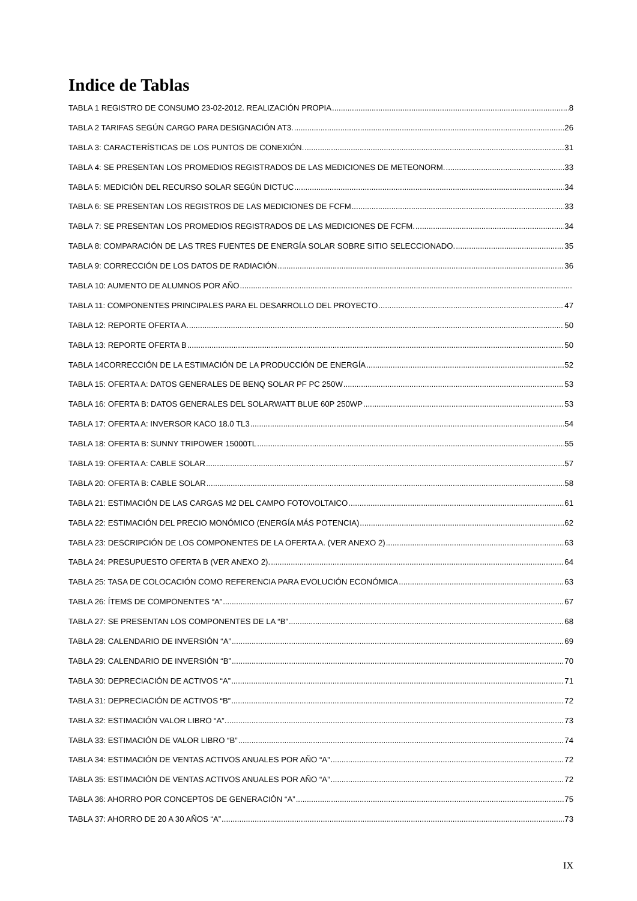Indice de Tablas
TABLA 1 REGISTRO DE CONSUMO 23-02-2012. REALIZACIÓN PROPIA 8
TABLA 2 TARIFAS SEGÚN CARGO PARA DESIGNACIÓN AT3. 26
TABLA 3: CARACTERÍSTICAS DE LOS PUNTOS DE CONEXIÓN. 31
TABLA 4: SE PRESENTAN LOS PROMEDIOS REGISTRADOS DE LAS MEDICIONES DE METEONORM. 33
TABLA 5: MEDICIÓN DEL RECURSO SOLAR SEGÚN DICTUC 34
TABLA 6: SE PRESENTAN LOS REGISTROS DE LAS MEDICIONES DE FCFM 33
TABLA 7: SE PRESENTAN LOS PROMEDIOS REGISTRADOS DE LAS MEDICIONES DE FCFM. 34
TABLA 8: COMPARACIÓN DE LAS TRES FUENTES DE ENERGÍA SOLAR SOBRE SITIO SELECCIONADO. 35
TABLA 9: CORRECCIÓN DE LOS DATOS DE RADIACIÓN 36
TABLA 10: AUMENTO DE ALUMNOS POR AÑO
TABLA 11: COMPONENTES PRINCIPALES PARA EL DESARROLLO DEL PROYECTO 47
TABLA 12: REPORTE OFERTA A. 50
TABLA 13: REPORTE OFERTA B 50
TABLA 14CORRECCIÓN DE LA ESTIMACIÓN DE LA PRODUCCIÓN DE ENERGÍA 52
TABLA 15: OFERTA A: DATOS GENERALES DE BENQ SOLAR PF PC 250W 53
TABLA 16: OFERTA B: DATOS GENERALES DEL SOLARWATT BLUE 60P 250WP 53
TABLA 17: OFERTA A: INVERSOR KACO 18.0 TL3 54
TABLA 18: OFERTA B: SUNNY TRIPOWER 15000TL 55
TABLA 19: OFERTA A: CABLE SOLAR 57
TABLA 20: OFERTA B: CABLE SOLAR 58
TABLA 21: ESTIMACIÓN DE LAS CARGAS M2 DEL CAMPO FOTOVOLTAICO 61
TABLA 22: ESTIMACIÓN DEL PRECIO MONÓMICO (ENERGÍA MÁS POTENCIA) 62
TABLA 23: DESCRIPCIÓN DE LOS COMPONENTES DE LA OFERTA A. (VER ANEXO 2) 63
TABLA 24: PRESUPUESTO OFERTA B (VER ANEXO 2). 64
TABLA 25: TASA DE COLOCACIÓN COMO REFERENCIA PARA EVOLUCIÓN ECONÓMICA 63
TABLA 26: ÍTEMS DE COMPONENTES “A” 67
TABLA 27: SE PRESENTAN LOS COMPONENTES DE LA “B” 68
TABLA 28: CALENDARIO DE INVERSIÓN “A” 69
TABLA 29: CALENDARIO DE INVERSIÓN “B” 70
TABLA 30: DEPRECIACIÓN DE ACTIVOS “A” 71
TABLA 31: DEPRECIACIÓN DE ACTIVOS “B” 72
TABLA 32: ESTIMACIÓN VALOR LIBRO “A”. 73
TABLA 33: ESTIMACIÓN DE VALOR LIBRO “B” 74
TABLA 34: ESTIMACIÓN DE VENTAS ACTIVOS ANUALES POR AÑO “A” 72
TABLA 35: ESTIMACIÓN DE VENTAS ACTIVOS ANUALES POR AÑO “A” 72
TABLA 36: AHORRO POR CONCEPTOS DE GENERACIÓN “A” 75
TABLA 37: AHORRO DE 20 A 30 AÑOS “A” 73
IX